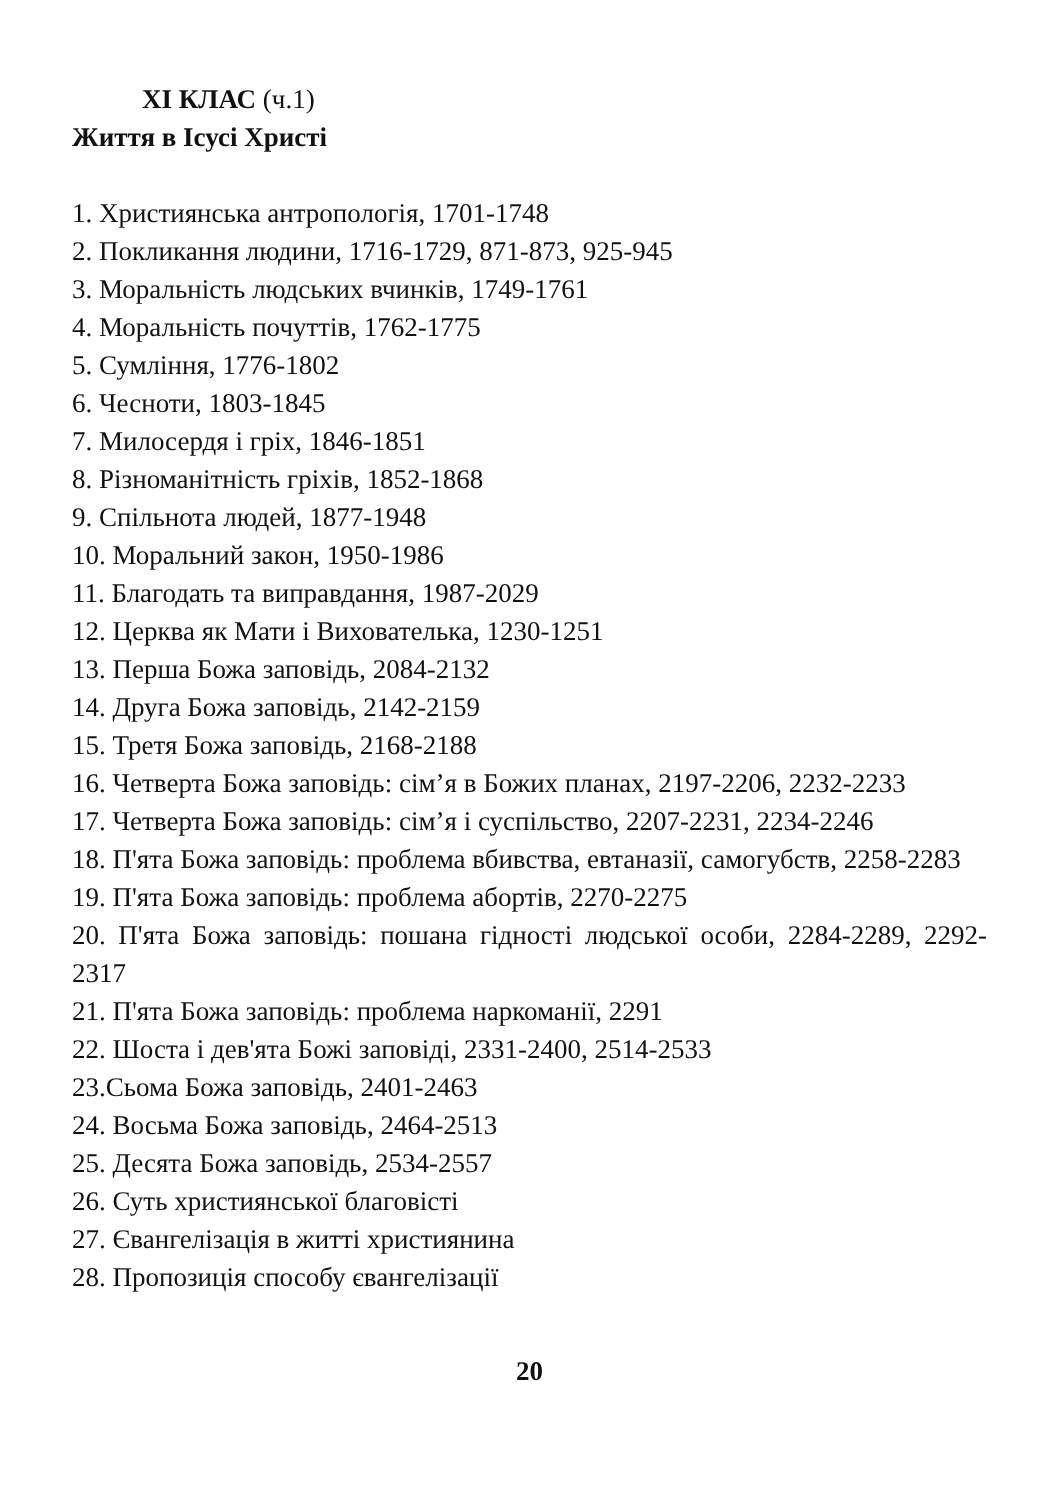XI КЛАС (ч.1)
Життя в Ісусі Христі
1. Християнська антропологія, 1701-1748
2. Покликання людини, 1716-1729, 871-873, 925-945
3. Моральність людських вчинків, 1749-1761
4. Моральність почуттів, 1762-1775
5. Сумління, 1776-1802
6. Чесноти, 1803-1845
7. Милосердя і гріх, 1846-1851
8. Різноманітність гріхів, 1852-1868
9. Спільнота людей, 1877-1948
10. Моральний закон, 1950-1986
11. Благодать та виправдання, 1987-2029
12. Церква як Мати і Вихователька, 1230-1251
13. Перша Божа заповідь, 2084-2132
14. Друга Божа заповідь, 2142-2159
15. Третя Божа заповідь, 2168-2188
16. Четверта Божа заповідь: сім’я в Божих планах, 2197-2206, 2232-2233
17. Четверта Божа заповідь: сім’я і суспільство, 2207-2231, 2234-2246
18. П'ята Божа заповідь: проблема вбивства, евтаназії, самогубств, 2258-2283
19. П'ята Божа заповідь: проблема абортів, 2270-2275
20. П'ята Божа заповідь: пошана гідності людської особи, 2284-2289, 2292-2317
21. П'ята Божа заповідь: проблема наркоманії, 2291
22. Шоста і дев'ята Божі заповіді, 2331-2400, 2514-2533
23.Сьома Божа заповідь, 2401-2463
24. Восьма Божа заповідь, 2464-2513
25. Десята Божа заповідь, 2534-2557
26. Суть християнської благовісті
27. Євангелізація в житті християнина
28. Пропозиція способу євангелізації
20